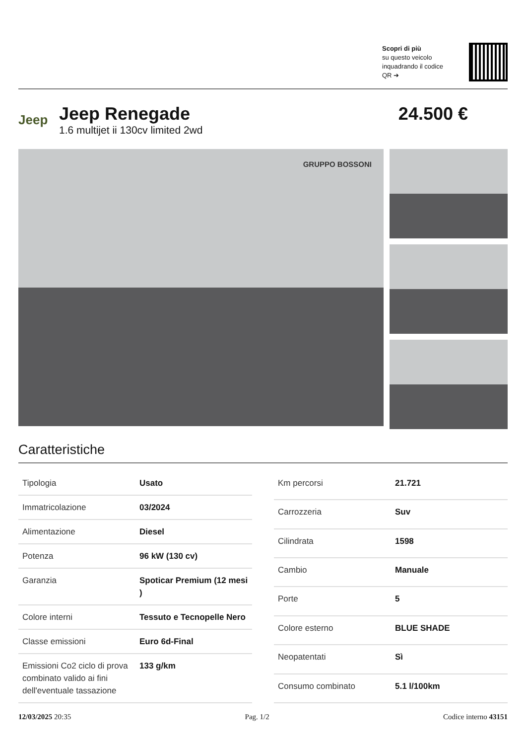Scopri di più
su questo veicolo inquadrando il codice QR ➔
Jeep
Jeep Renegade
1.6 multijet ii 130cv limited 2wd
24.500 €
GRUPPO BOSSONI
Caratteristiche
| Tipologia | Usato |
| Immatricolazione | 03/2024 |
| Alimentazione | Diesel |
| Potenza | 96 kW (130 cv) |
| Garanzia | Spoticar Premium (12 mesi ) |
| Colore interni | Tessuto e Tecnopelle Nero |
| Classe emissioni | Euro 6d-Final |
| Emissioni Co2 ciclo di prova combinato valido ai fini dell'eventuale tassazione | 133 g/km |
| Km percorsi | 21.721 |
| Carrozzeria | Suv |
| Cilindrata | 1598 |
| Cambio | Manuale |
| Porte | 5 |
| Colore esterno | BLUE SHADE |
| Neopatentati | Sì |
| Consumo combinato | 5.1 l/100km |
12/03/2025 20:35 Pag. 1/2 Codice interno 43151